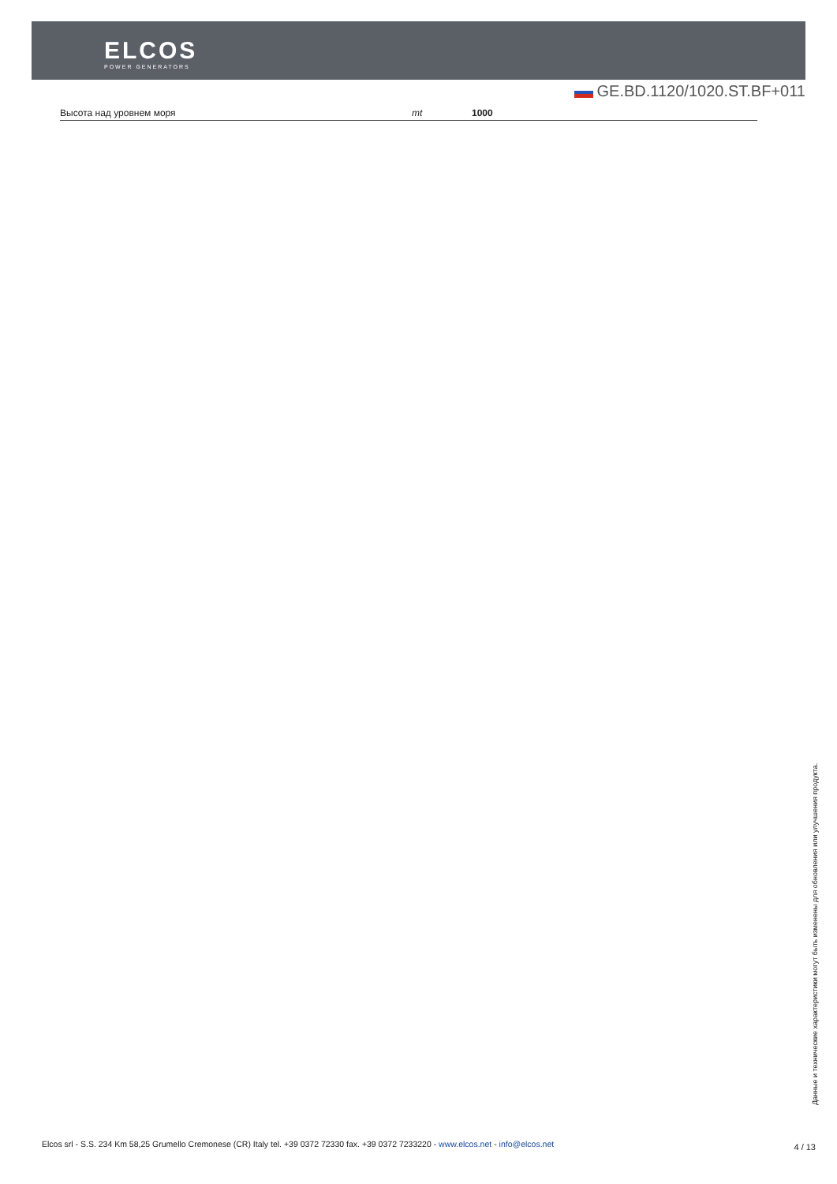ELCOS
POWER GENERATORS
GE.BD.1120/1020.ST.BF+011
| Высота над уровнем моря | mt | 1000 |
Данные и технические характеристики могут быть изменены для обновления или улучшения продукта.
Elcos srl - S.S. 234 Km 58,25 Grumello Cremonese (CR) Italy tel. +39 0372 72330 fax. +39 0372 7233220 - www.elcos.net - info@elcos.net
4 / 13